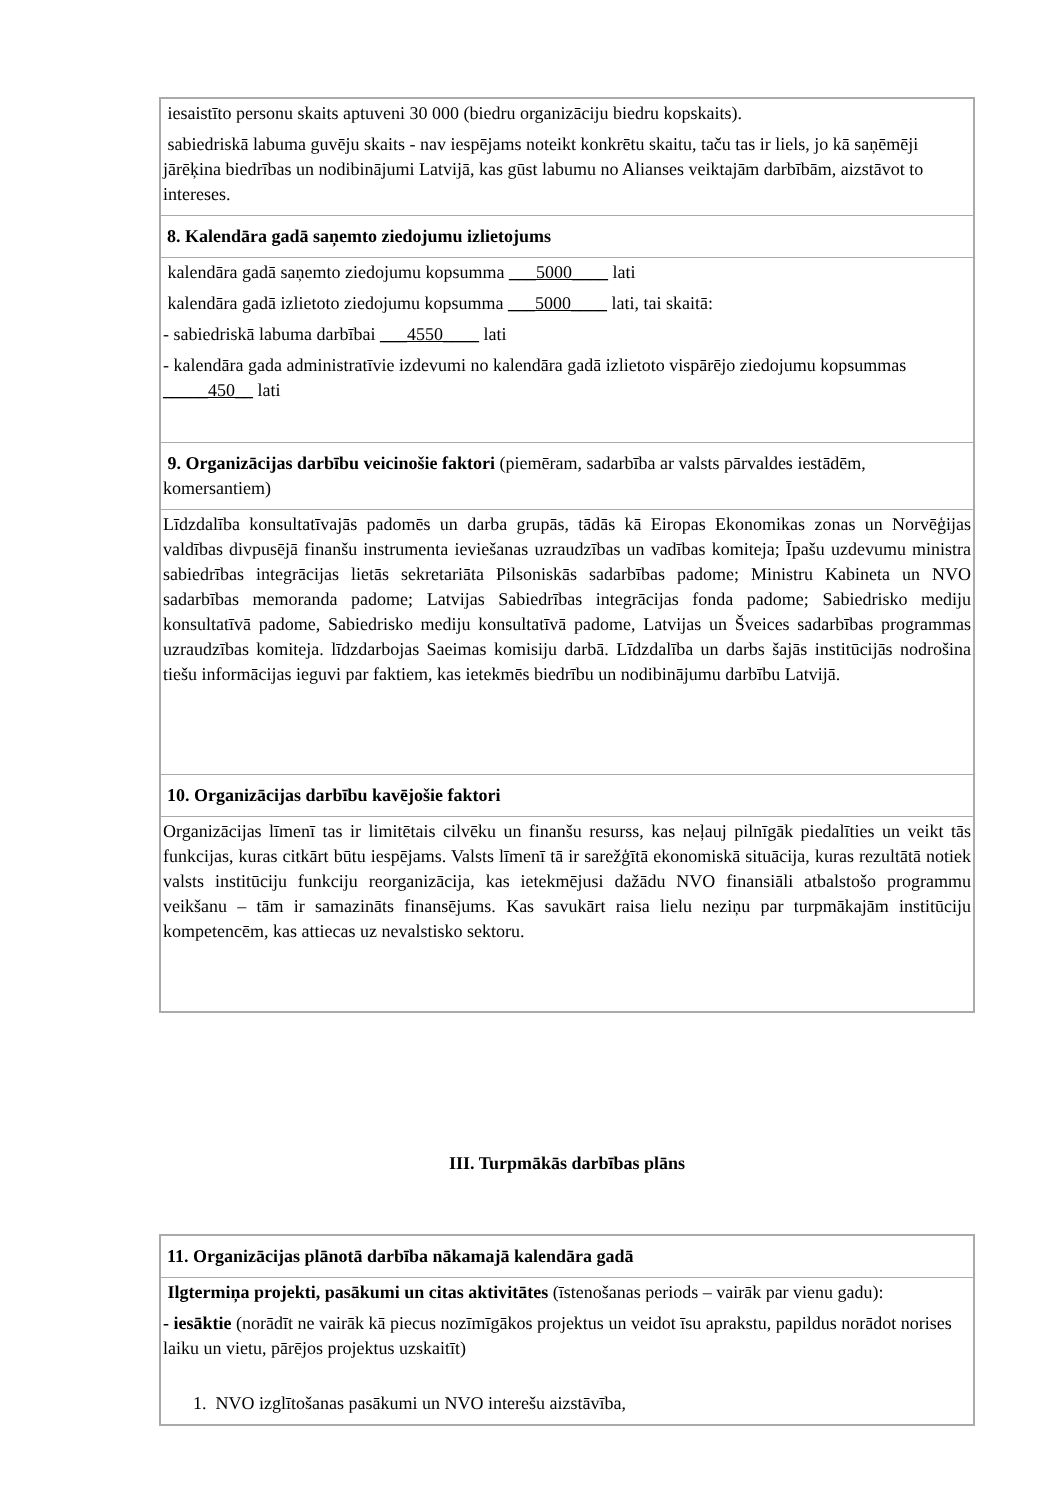| iesaistīto personu skaits aptuveni 30 000 (biedru organizāciju biedru kopskaits). sabiedriskā labuma guvēju skaits - nav iespējams noteikt konkrētu skaitu, taču tas ir liels, jo kā saņēmēji jārēķina biedrības un nodibinājumi Latvijā, kas gūst labumu no Alianses veiktajām darbībām, aizstāvot to intereses. |
| 8. Kalendāra gadā saņemto ziedojumu izlietojums |
| kalendāra gadā saņemto ziedojumu kopsumma ___5000____ lati kalendāra gadā izlietoto ziedojumu kopsumma ___5000____ lati, tai skaitā: - sabiedriskā labuma darbībai ___4550____ lati - kalendāra gada administratīvie izdevumi no kalendāra gadā izlietoto vispārējo ziedojumu kopsummas _____450__ lati |
| 9. Organizācijas darbību veicinošie faktori (piemēram, sadarbība ar valsts pārvaldes iestādēm, komersantiem) |
| Līdzdalība konsultatīvajās padomēs un darba grupās, tādās kā Eiropas Ekonomikas zonas un Norvēģijas valdības divpusējā finanšu instrumenta ieviešanas uzraudzības un vadības komiteja; Īpašu uzdevumu ministra sabiedrības integrācijas lietās sekretariāta Pilsoniskās sadarbības padome; Ministru Kabineta un NVO sadarbības memoranda padome; Latvijas Sabiedrības integrācijas fonda padome; Sabiedrisko mediju konsultatīvā padome, Sabiedrisko mediju konsultatīvā padome, Latvijas un Šveices sadarbības programmas uzraudzības komiteja. līdzdarbojas Saeimas komisiju darbā. Līdzdalība un darbs šajās institūcijās nodrošina tiešu informācijas ieguvi par faktiem, kas ietekmēs biedrību un nodibinājumu darbību Latvijā. |
| 10. Organizācijas darbību kavējošie faktori |
| Organizācijas līmenī tas ir limitētais cilvēku un finanšu resurss, kas neļauj pilnīgāk piedalīties un veikt tās funkcijas, kuras citkārt būtu iespējams. Valsts līmenī tā ir sarežģītā ekonomiskā situācija, kuras rezultātā notiek valsts institūciju funkciju reorganizācija, kas ietekmējusi dažādu NVO finansiāli atbalstošo programmu veikšanu – tām ir samazināts finansējums. Kas savukārt raisa lielu neziņu par turpmākajām institūciju kompetencēm, kas attiecas uz nevalstisko sektoru. |
III. Turpmākās darbības plāns
| 11. Organizācijas plānotā darbība nākamajā kalendāra gadā |
| Ilgtermiņa projekti, pasākumi un citas aktivitātes (īstenošanas periods – vairāk par vienu gadu): - iesāktie (norādīt ne vairāk kā piecus nozīmīgākos projektus un veidot īsu aprakstu, papildus norādot norises laiku un vietu, pārējos projektus uzskaitīt) 1. NVO izglītošanas pasākumi un NVO interešu aizstāvība, |